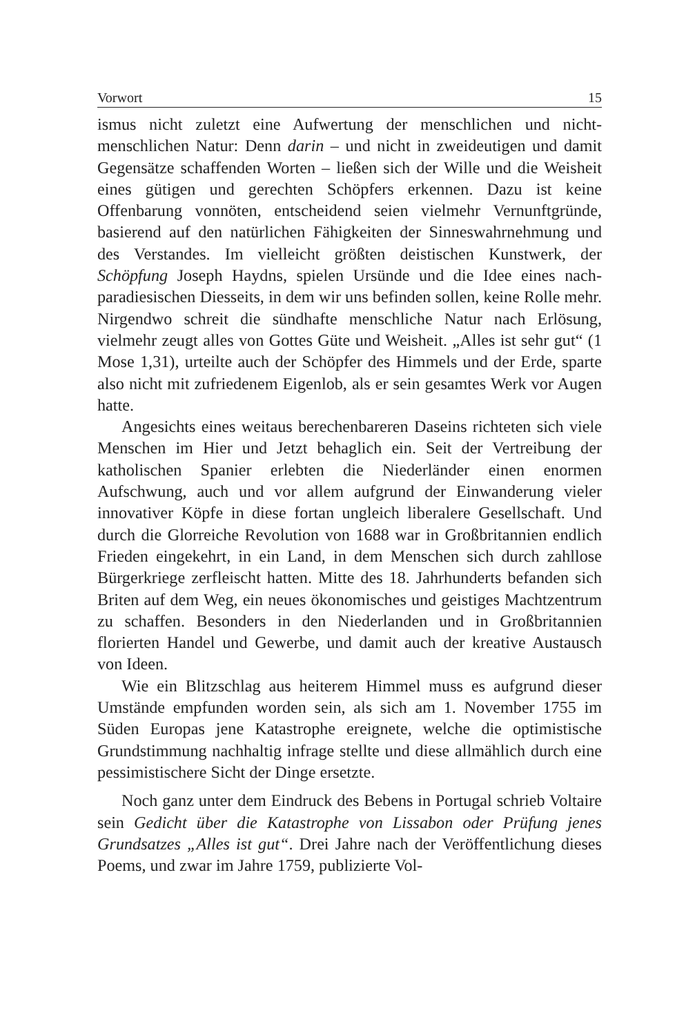Vorwort 15
ismus nicht zuletzt eine Aufwertung der menschlichen und nicht-menschlichen Natur: Denn darin – und nicht in zweideutigen und damit Gegensätze schaffenden Worten – ließen sich der Wille und die Weisheit eines gütigen und gerechten Schöpfers erkennen. Dazu ist keine Offenbarung vonnöten, entscheidend seien vielmehr Vernunftgründe, basierend auf den natürlichen Fähigkeiten der Sinneswahrnehmung und des Verstandes. Im vielleicht größten deistischen Kunstwerk, der Schöpfung Joseph Haydns, spielen Ursünde und die Idee eines nach-paradiesischen Diesseits, in dem wir uns befinden sollen, keine Rolle mehr. Nirgendwo schreit die sündhafte menschliche Natur nach Erlösung, vielmehr zeugt alles von Gottes Güte und Weisheit. „Alles ist sehr gut“ (1 Mose 1,31), urteilte auch der Schöpfer des Himmels und der Erde, sparte also nicht mit zufriedenem Eigenlob, als er sein gesamtes Werk vor Augen hatte.
Angesichts eines weitaus berechenbareren Daseins richteten sich viele Menschen im Hier und Jetzt behaglich ein. Seit der Vertreibung der katholischen Spanier erlebten die Niederländer einen enormen Aufschwung, auch und vor allem aufgrund der Einwanderung vieler innovativer Köpfe in diese fortan ungleich liberalere Gesellschaft. Und durch die Glorreiche Revolution von 1688 war in Großbritannien endlich Frieden eingekehrt, in ein Land, in dem Menschen sich durch zahllose Bürgerkriege zerfleischt hatten. Mitte des 18. Jahrhunderts befanden sich Briten auf dem Weg, ein neues ökonomisches und geistiges Machtzentrum zu schaffen. Besonders in den Niederlanden und in Großbritannien florierten Handel und Gewerbe, und damit auch der kreative Austausch von Ideen.
Wie ein Blitzschlag aus heiterem Himmel muss es aufgrund dieser Umstände empfunden worden sein, als sich am 1. November 1755 im Süden Europas jene Katastrophe ereignete, welche die optimistische Grundstimmung nachhaltig infrage stellte und diese allmählich durch eine pessimistischere Sicht der Dinge ersetzte.
Noch ganz unter dem Eindruck des Bebens in Portugal schrieb Voltaire sein Gedicht über die Katastrophe von Lissabon oder Prüfung jenes Grundsatzes „Alles ist gut“. Drei Jahre nach der Veröffentlichung dieses Poems, und zwar im Jahre 1759, publizierte Vol-